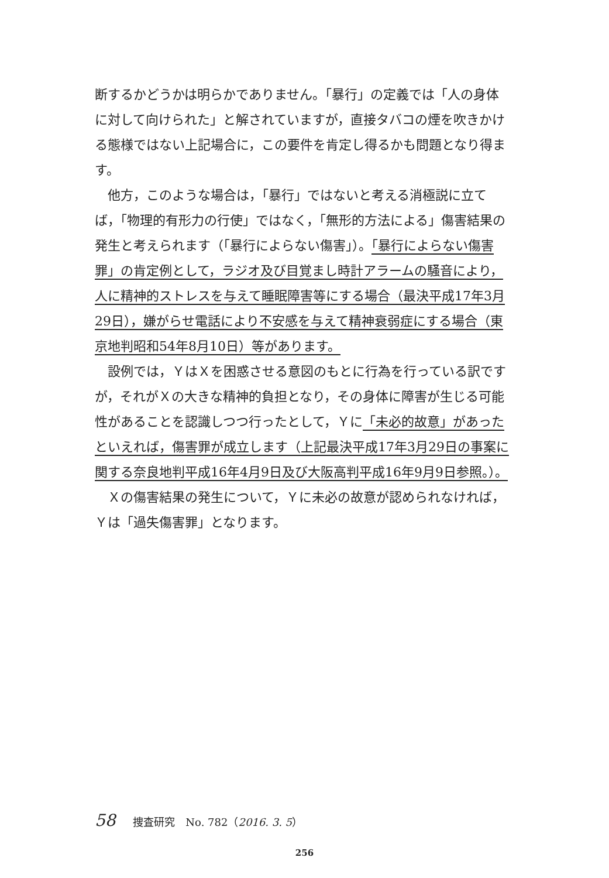断するかどうかは明らかでありません。「暴行」の定義では「人の身体に対して向けられた」と解されていますが，直接タバコの煙を吹きかける態様ではない上記場合に，この要件を肯定し得るかも問題となり得ます。
他方，このような場合は，「暴行」ではないと考える消極説に立てば，「物理的有形力の行使」ではなく，「無形的方法による」傷害結果の発生と考えられます（「暴行によらない傷害」）。「暴行によらない傷害罪」の肯定例として，ラジオ及び目覚まし時計アラームの騒音により，人に精神的ストレスを与えて睡眠障害等にする場合（最決平成17年3月29日），嫌がらせ電話により不安感を与えて精神衰弱症にする場合（東京地判昭和54年8月10日）等があります。
設例では，ＹはＸを困惑させる意図のもとに行為を行っている訳ですが，それがＸの大きな精神的負担となり，その身体に障害が生じる可能性があることを認識しつつ行ったとして，Ｙに「未必的故意」があったといえれば，傷害罪が成立します（上記最決平成17年3月29日の事案に関する奈良地判平成16年4月9日及び大阪高判平成16年9月9日参照。）。
Ｘの傷害結果の発生について，Ｙに未必の故意が認められなければ，Ｙは「過失傷害罪」となります。
58 捜査研究　No. 782（2016. 3. 5）
256